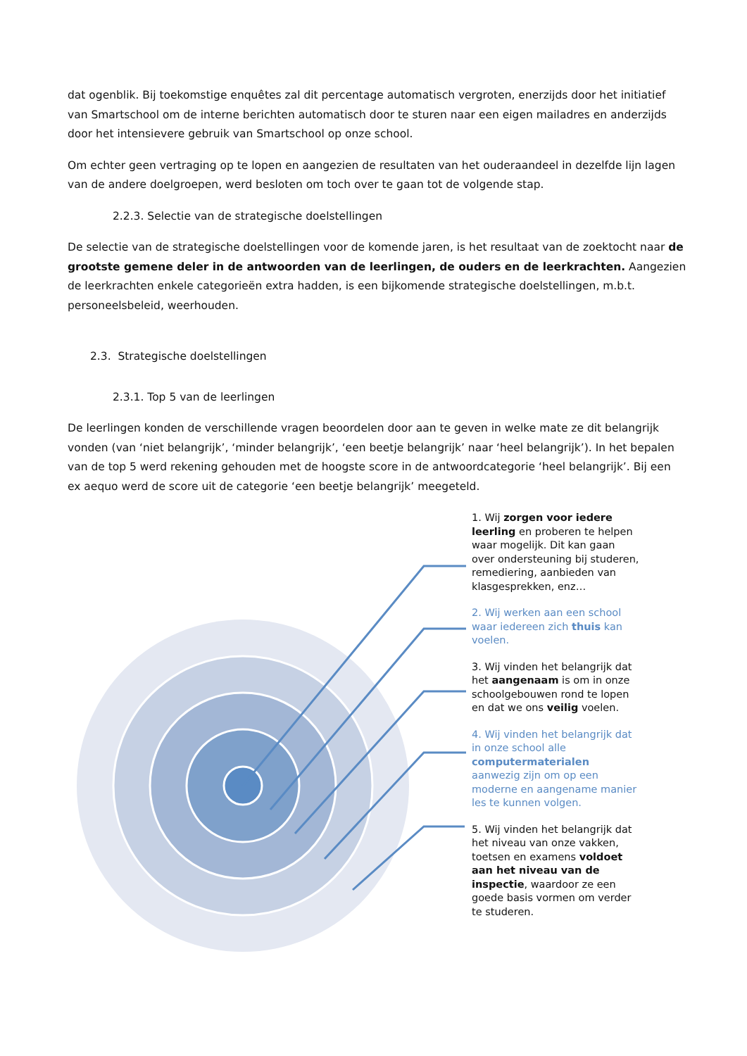dat ogenblik. Bij toekomstige enquêtes zal dit percentage automatisch vergroten, enerzijds door het initiatief van Smartschool om de interne berichten automatisch door te sturen naar een eigen mailadres en anderzijds door het intensievere gebruik van Smartschool op onze school.
Om echter geen vertraging op te lopen en aangezien de resultaten van het ouderaandeel in dezelfde lijn lagen van de andere doelgroepen, werd besloten om toch over te gaan tot de volgende stap.
2.2.3. Selectie van de strategische doelstellingen
De selectie van de strategische doelstellingen voor de komende jaren, is het resultaat van de zoektocht naar de grootste gemene deler in de antwoorden van de leerlingen, de ouders en de leerkrachten. Aangezien de leerkrachten enkele categorieën extra hadden, is een bijkomende strategische doelstellingen, m.b.t. personeelsbeleid, weerhouden.
2.3. Strategische doelstellingen
2.3.1. Top 5 van de leerlingen
De leerlingen konden de verschillende vragen beoordelen door aan te geven in welke mate ze dit belangrijk vonden (van ‘niet belangrijk’, ‘minder belangrijk’, ‘een beetje belangrijk’ naar ‘heel belangrijk’). In het bepalen van de top 5 werd rekening gehouden met de hoogste score in de antwoordcategorie ‘heel belangrijk’. Bij een ex aequo werd de score uit de categorie ‘een beetje belangrijk’ meegeteld.
1. Wij zorgen voor iedere leerling en proberen te helpen waar mogelijk. Dit kan gaan over ondersteuning bij studeren, remediering, aanbieden van klasgesprekken, enz…
2. Wij werken aan een school waar iedereen zich thuis kan voelen.
3. Wij vinden het belangrijk dat het aangenaam is om in onze schoolgebouwen rond te lopen en dat we ons veilig voelen.
4. Wij vinden het belangrijk dat in onze school alle computermaterialen aanwezig zijn om op een moderne en aangename manier les te kunnen volgen.
5. Wij vinden het belangrijk dat het niveau van onze vakken, toetsen en examens voldoet aan het niveau van de inspectie, waardoor ze een goede basis vormen om verder te studeren.